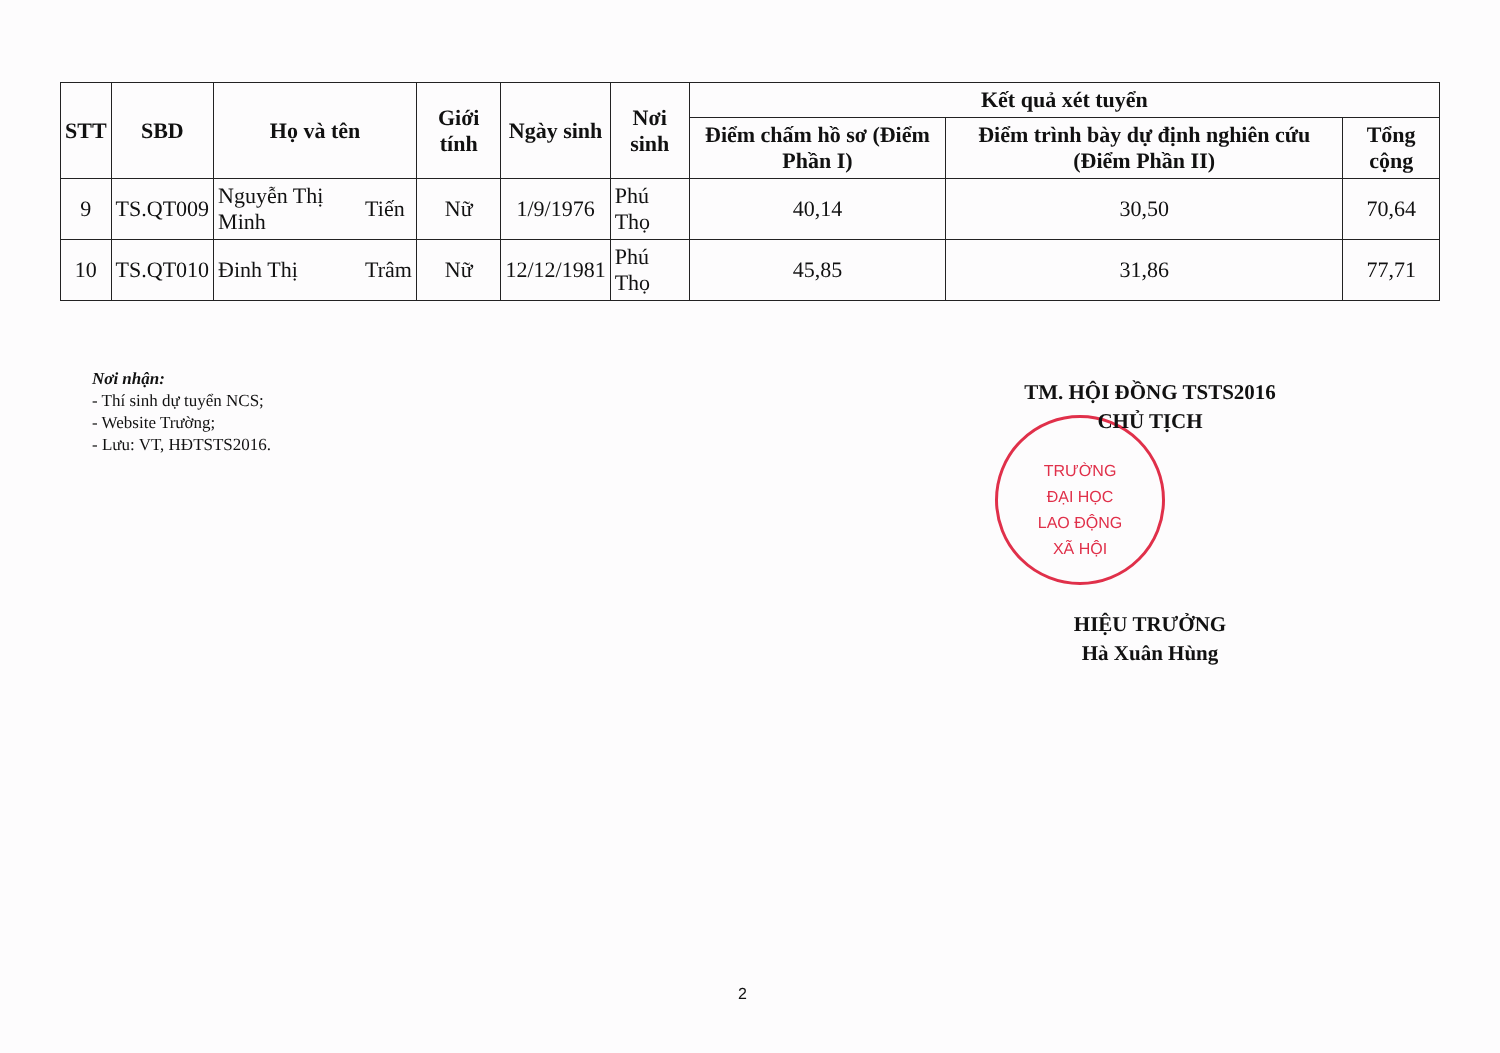| STT | SBD | Họ và tên | | Giới tính | Ngày sinh | Nơi sinh | Kết quả xét tuyển | | |
| --- | --- | --- | --- | --- | --- | --- | --- | --- | --- |
| | | | | | | | Điểm chấm hồ sơ (Điểm Phần I) | Điểm trình bày dự định nghiên cứu (Điểm Phần II) | Tổng cộng |
| 9 | TS.QT009 | Nguyễn Thị Minh | Tiến | Nữ | 1/9/1976 | Phú Thọ | 40,14 | 30,50 | 70,64 |
| 10 | TS.QT010 | Đinh Thị | Trâm | Nữ | 12/12/1981 | Phú Thọ | 45,85 | 31,86 | 77,71 |
Nơi nhận:
- Thí sinh dự tuyển NCS;
- Website Trường;
- Lưu: VT, HĐTSTS2016.
TRƯỜNG
ĐẠI HỌC
LAO ĐỘNG
XÃ HỘI
TM. HỘI ĐỒNG TSTS2016
CHỦ TỊCH
HIỆU TRƯỞNG
Hà Xuân Hùng
2